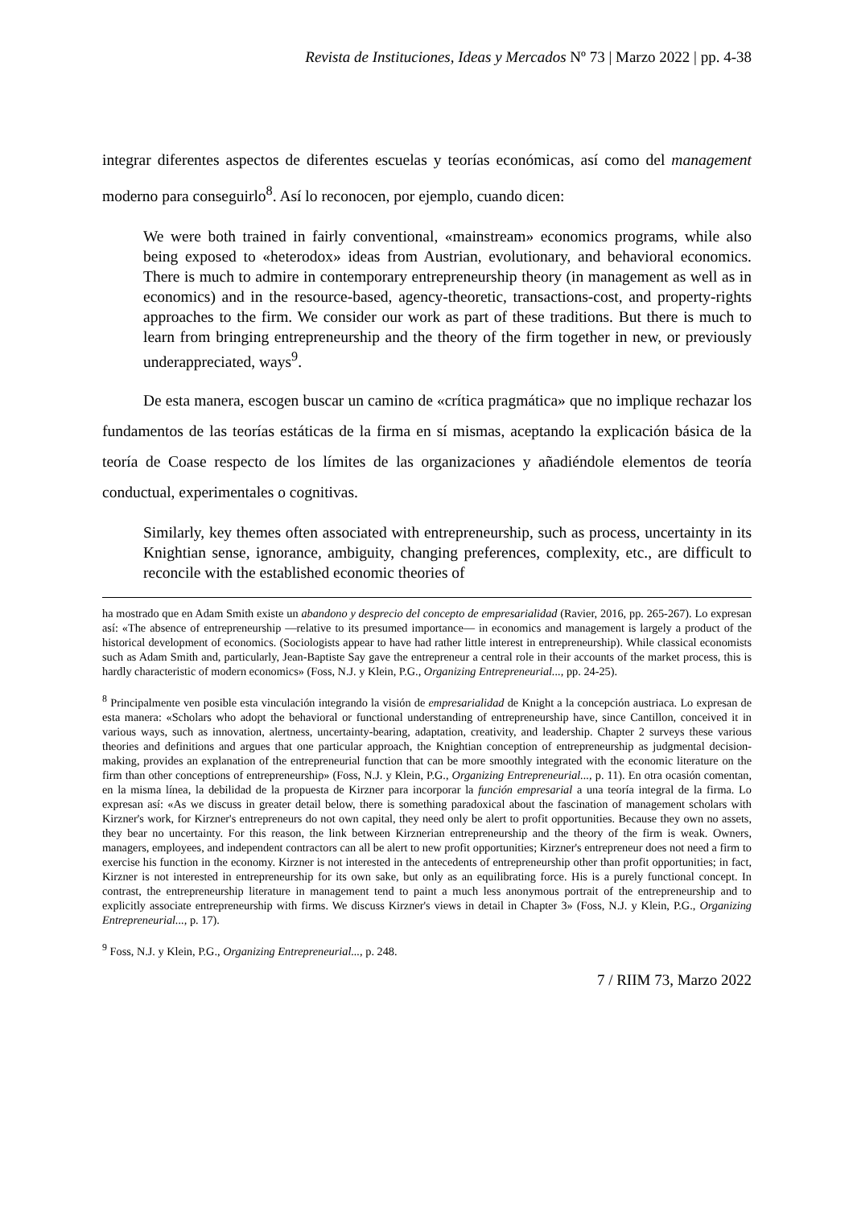Revista de Instituciones, Ideas y Mercados Nº 73 | Marzo 2022 | pp. 4-38
integrar diferentes aspectos de diferentes escuelas y teorías económicas, así como del management moderno para conseguirlo<sup>8</sup>. Así lo reconocen, por ejemplo, cuando dicen:
We were both trained in fairly conventional, «mainstream» economics programs, while also being exposed to «heterodox» ideas from Austrian, evolutionary, and behavioral economics. There is much to admire in contemporary entrepreneurship theory (in management as well as in economics) and in the resource-based, agency-theoretic, transactions-cost, and property-rights approaches to the firm. We consider our work as part of these traditions. But there is much to learn from bringing entrepreneurship and the theory of the firm together in new, or previously underappreciated, ways<sup>9</sup>.
De esta manera, escogen buscar un camino de «crítica pragmática» que no implique rechazar los fundamentos de las teorías estáticas de la firma en sí mismas, aceptando la explicación básica de la teoría de Coase respecto de los límites de las organizaciones y añadiéndole elementos de teoría conductual, experimentales o cognitivas.
Similarly, key themes often associated with entrepreneurship, such as process, uncertainty in its Knightian sense, ignorance, ambiguity, changing preferences, complexity, etc., are difficult to reconcile with the established economic theories of
ha mostrado que en Adam Smith existe un abandono y desprecio del concepto de empresarialidad (Ravier, 2016, pp. 265-267). Lo expresan así: «The absence of entrepreneurship —relative to its presumed importance— in economics and management is largely a product of the historical development of economics. (Sociologists appear to have had rather little interest in entrepreneurship). While classical economists such as Adam Smith and, particularly, Jean-Baptiste Say gave the entrepreneur a central role in their accounts of the market process, this is hardly characteristic of modern economics» (Foss, N.J. y Klein, P.G., Organizing Entrepreneurial..., pp. 24-25).
<sup>8</sup> Principalmente ven posible esta vinculación integrando la visión de empresarialidad de Knight a la concepción austriaca. Lo expresan de esta manera: «Scholars who adopt the behavioral or functional understanding of entrepreneurship have, since Cantillon, conceived it in various ways, such as innovation, alertness, uncertainty-bearing, adaptation, creativity, and leadership. Chapter 2 surveys these various theories and definitions and argues that one particular approach, the Knightian conception of entrepreneurship as judgmental decision-making, provides an explanation of the entrepreneurial function that can be more smoothly integrated with the economic literature on the firm than other conceptions of entrepreneurship» (Foss, N.J. y Klein, P.G., Organizing Entrepreneurial..., p. 11). En otra ocasión comentan, en la misma línea, la debilidad de la propuesta de Kirzner para incorporar la función empresarial a una teoría integral de la firma. Lo expresan así: «As we discuss in greater detail below, there is something paradoxical about the fascination of management scholars with Kirzner's work, for Kirzner's entrepreneurs do not own capital, they need only be alert to profit opportunities. Because they own no assets, they bear no uncertainty. For this reason, the link between Kirznerian entrepreneurship and the theory of the firm is weak. Owners, managers, employees, and independent contractors can all be alert to new profit opportunities; Kirzner's entrepreneur does not need a firm to exercise his function in the economy. Kirzner is not interested in the antecedents of entrepreneurship other than profit opportunities; in fact, Kirzner is not interested in entrepreneurship for its own sake, but only as an equilibrating force. His is a purely functional concept. In contrast, the entrepreneurship literature in management tend to paint a much less anonymous portrait of the entrepreneurship and to explicitly associate entrepreneurship with firms. We discuss Kirzner's views in detail in Chapter 3» (Foss, N.J. y Klein, P.G., Organizing Entrepreneurial..., p. 17).
<sup>9</sup> Foss, N.J. y Klein, P.G., Organizing Entrepreneurial..., p. 248.
7 / RIIM 73, Marzo 2022